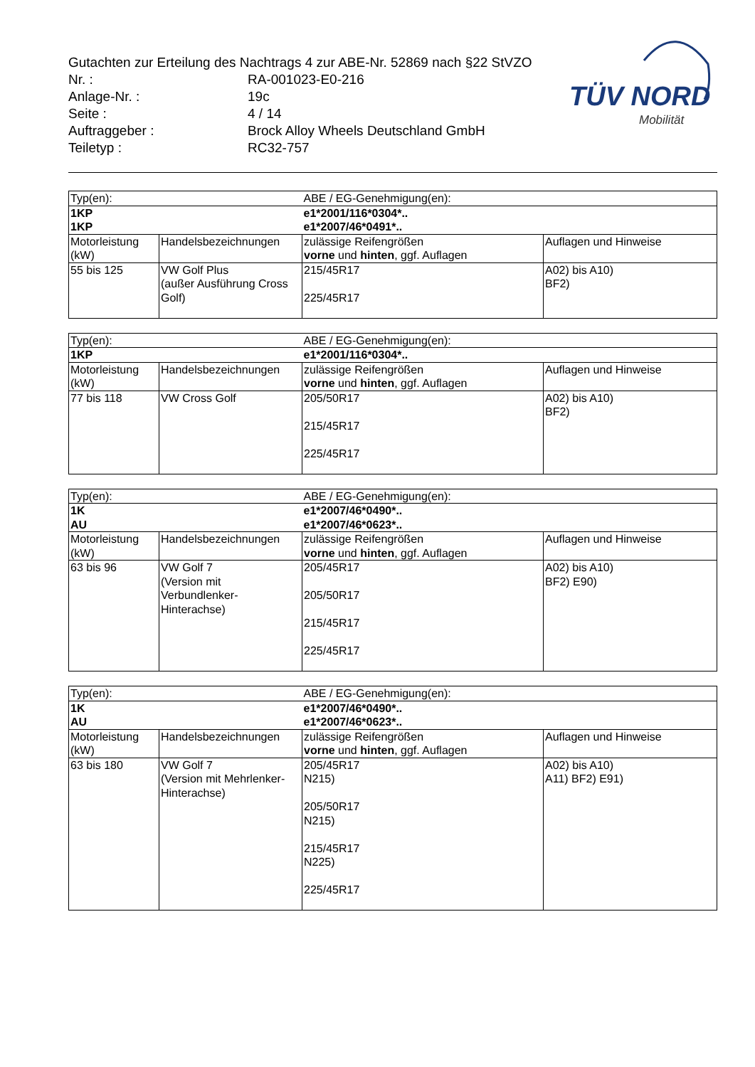Gutachten zur Erteilung des Nachtrags 4 zur ABE-Nr. 52869 nach §22 StVZO
| Nr. : | RA-001023-E0-216 |
| Anlage-Nr. : | 19c |
| Seite : | 4 / 14 |
| Auftraggeber : | Brock Alloy Wheels Deutschland GmbH |
| Teiletyp : | RC32-757 |
TÜV NORD
Mobilität
| Typ(en): | | ABE / EG-Genehmigung(en): | |
| 1KP 1KP | | e1*2001/116*0304*.. e1*2007/46*0491*.. | |
| Motorleistung (kW) | Handelsbezeichnungen | zulässige Reifengrößen vorne und hinten , ggf. Auflagen | Auflagen und Hinweise |
| 55 bis 125 | VW Golf Plus (außer Ausführung Cross Golf) | 215/45R17 225/45R17 | A02) bis A10) BF2) |
| Typ(en): | | ABE / EG-Genehmigung(en): | |
| 1KP | | e1*2001/116*0304*.. | |
| Motorleistung (kW) | Handelsbezeichnungen | zulässige Reifengrößen vorne und hinten , ggf. Auflagen | Auflagen und Hinweise |
| 77 bis 118 | VW Cross Golf | 205/50R17 215/45R17 225/45R17 | A02) bis A10) BF2) |
| Typ(en): | | ABE / EG-Genehmigung(en): | |
| 1K AU | | e1*2007/46*0490*.. e1*2007/46*0623*.. | |
| Motorleistung (kW) | Handelsbezeichnungen | zulässige Reifengrößen vorne und hinten , ggf. Auflagen | Auflagen und Hinweise |
| 63 bis 96 | VW Golf 7 (Version mit Verbundlenker-Hinterachse) | 205/45R17 205/50R17 215/45R17 225/45R17 | A02) bis A10) BF2) E90) |
| Typ(en): | | ABE / EG-Genehmigung(en): | |
| 1K AU | | e1*2007/46*0490*.. e1*2007/46*0623*.. | |
| Motorleistung (kW) | Handelsbezeichnungen | zulässige Reifengrößen vorne und hinten , ggf. Auflagen | Auflagen und Hinweise |
| 63 bis 180 | VW Golf 7 (Version mit Mehrlenker- Hinterachse) | 205/45R17 N215) 205/50R17 N215) 215/45R17 N225) 225/45R17 | A02) bis A10) A11) BF2) E91) |